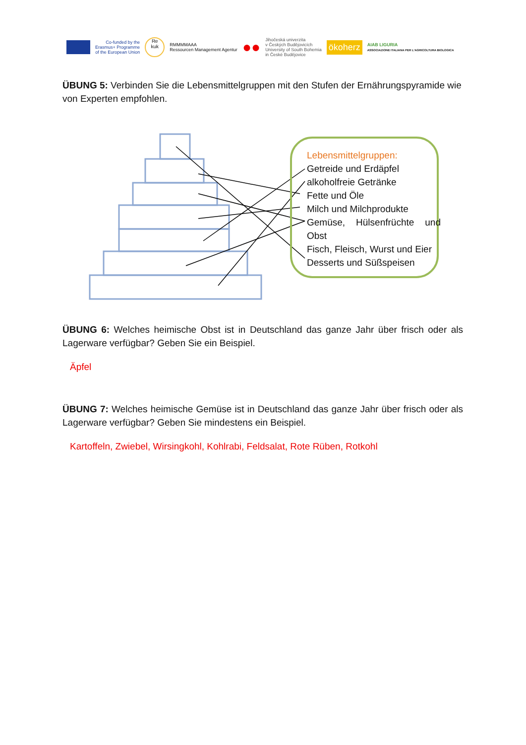Co-funded by the
Erasmus+ Programme
of the European Union
Re
kuk
RMMMMAAA
Ressourcen Management Agentur
●●
Jihočeská univerzita
v Českých Budějovicích
University of South Bohemia
in České Budějovice
ökoherz
AIAB LIGURIA
ASSOCIAZIONE ITALIANA PER L'AGRICOLTURA BIOLOGICA
ÜBUNG 5: Verbinden Sie die Lebensmittelgruppen mit den Stufen der Ernährungspyramide wie von Experten empfohlen.
Lebensmittelgruppen:
Getreide und Erdäpfel
alkoholfreie Getränke
Fette und Öle
Milch und Milchprodukte
Gemüse, Hülsenfrüchte und Obst
Fisch, Fleisch, Wurst und Eier
Desserts und Süßspeisen
ÜBUNG 6: Welches heimische Obst ist in Deutschland das ganze Jahr über frisch oder als Lagerware verfügbar? Geben Sie ein Beispiel.
Äpfel
ÜBUNG 7: Welches heimische Gemüse ist in Deutschland das ganze Jahr über frisch oder als Lagerware verfügbar? Geben Sie mindestens ein Beispiel.
Kartoffeln, Zwiebel, Wirsingkohl, Kohlrabi, Feldsalat, Rote Rüben, Rotkohl